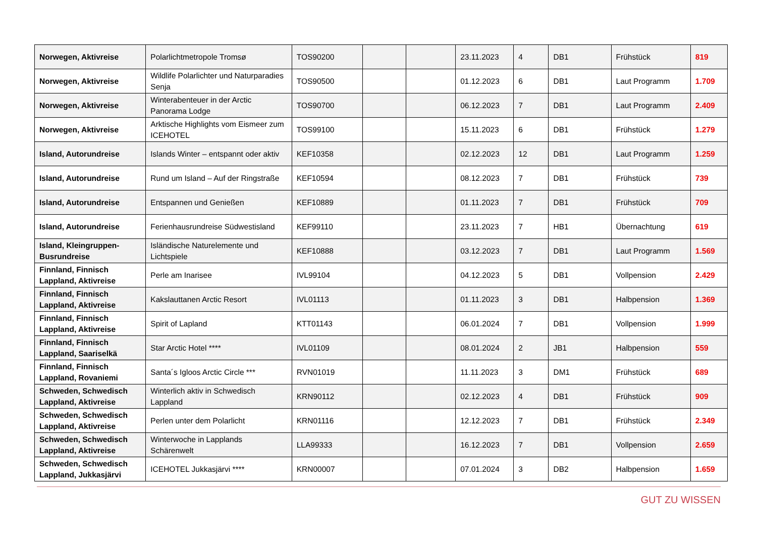| Norwegen, Aktivreise | Polarlichtmetropole Tromsø | TOS90200 | | | 23.11.2023 | 4 | DB1 | Frühstück | 819 |
| Norwegen, Aktivreise | Wildlife Polarlichter und Naturparadies Senja | TOS90500 | | | 01.12.2023 | 6 | DB1 | Laut Programm | 1.709 |
| Norwegen, Aktivreise | Winterabenteuer in der Arctic Panorama Lodge | TOS90700 | | | 06.12.2023 | 7 | DB1 | Laut Programm | 2.409 |
| Norwegen, Aktivreise | Arktische Highlights vom Eismeer zum ICEHOTEL | TOS99100 | | | 15.11.2023 | 6 | DB1 | Frühstück | 1.279 |
| Island, Autorundreise | Islands Winter – entspannt oder aktiv | KEF10358 | | | 02.12.2023 | 12 | DB1 | Laut Programm | 1.259 |
| Island, Autorundreise | Rund um Island – Auf der Ringstraße | KEF10594 | | | 08.12.2023 | 7 | DB1 | Frühstück | 739 |
| Island, Autorundreise | Entspannen und Genießen | KEF10889 | | | 01.11.2023 | 7 | DB1 | Frühstück | 709 |
| Island, Autorundreise | Ferienhausrundreise Südwestisland | KEF99110 | | | 23.11.2023 | 7 | HB1 | Übernachtung | 619 |
| Island, Kleingruppen-Busrundreise | Isländische Naturelemente und Lichtspiele | KEF10888 | | | 03.12.2023 | 7 | DB1 | Laut Programm | 1.569 |
| Finnland, Finnisch Lappland, Aktivreise | Perle am Inarisee | IVL99104 | | | 04.12.2023 | 5 | DB1 | Vollpension | 2.429 |
| Finnland, Finnisch Lappland, Aktivreise | Kakslauttanen Arctic Resort | IVL01113 | | | 01.11.2023 | 3 | DB1 | Halbpension | 1.369 |
| Finnland, Finnisch Lappland, Aktivreise | Spirit of Lapland | KTT01143 | | | 06.01.2024 | 7 | DB1 | Vollpension | 1.999 |
| Finnland, Finnisch Lappland, Saariselkä | Star Arctic Hotel **** | IVL01109 | | | 08.01.2024 | 2 | JB1 | Halbpension | 559 |
| Finnland, Finnisch Lappland, Rovaniemi | Santa´s Igloos Arctic Circle *** | RVN01019 | | | 11.11.2023 | 3 | DM1 | Frühstück | 689 |
| Schweden, Schwedisch Lappland, Aktivreise | Winterlich aktiv in Schwedisch Lappland | KRN90112 | | | 02.12.2023 | 4 | DB1 | Frühstück | 909 |
| Schweden, Schwedisch Lappland, Aktivreise | Perlen unter dem Polarlicht | KRN01116 | | | 12.12.2023 | 7 | DB1 | Frühstück | 2.349 |
| Schweden, Schwedisch Lappland, Aktivreise | Winterwoche in Lapplands Schärenwelt | LLA99333 | | | 16.12.2023 | 7 | DB1 | Vollpension | 2.659 |
| Schweden, Schwedisch Lappland, Jukkasjärvi | ICEHOTEL Jukkasjärvi **** | KRN00007 | | | 07.01.2024 | 3 | DB2 | Halbpension | 1.659 |
GUT ZU WISSEN